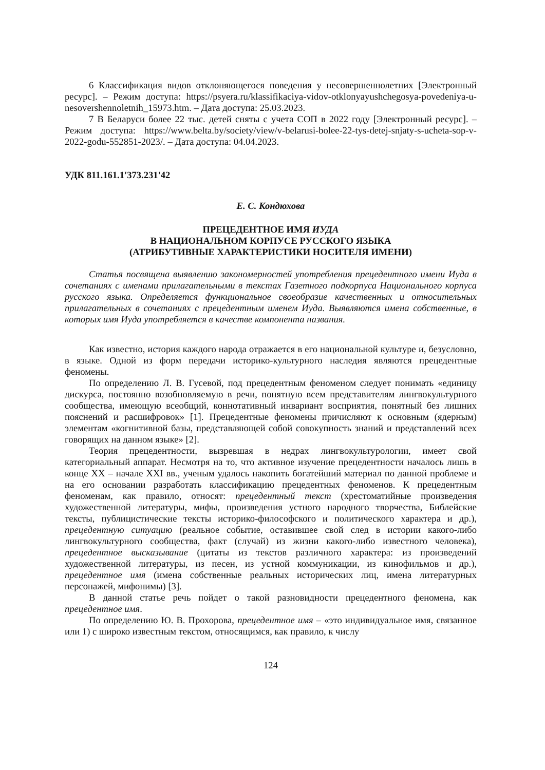6 Классификация видов отклоняющегося поведения у несовершеннолетних [Электронный ресурс]. – Режим доступа: https://psyera.ru/klassifikaciya-vidov-otklonyayushchegosya-povedeniya-u-nesovershennoletnih_15973.htm. – Дата доступа: 25.03.2023.
7 В Беларуси более 22 тыс. детей сняты с учета СОП в 2022 году [Электронный ресурс]. – Режим доступа: https://www.belta.by/society/view/v-belarusi-bolee-22-tys-detej-snjaty-s-ucheta-sop-v-2022-godu-552851-2023/. – Дата доступа: 04.04.2023.
УДК 811.161.1'373.231'42
Е. С. Кондюхова
ПРЕЦЕДЕНТНОЕ ИМЯ ИУДА
В НАЦИОНАЛЬНОМ КОРПУСЕ РУССКОГО ЯЗЫКА
(АТРИБУТИВНЫЕ ХАРАКТЕРИСТИКИ НОСИТЕЛЯ ИМЕНИ)
Статья посвящена выявлению закономерностей употребления прецедентного имени Иуда в сочетаниях с именами прилагательными в текстах Газетного подкорпуса Национального корпуса русского языка. Определяется функциональное своеобразие качественных и относительных прилагательных в сочетаниях с прецедентным именем Иуда. Выявляются имена собственные, в которых имя Иуда употребляется в качестве компонента названия.
Как известно, история каждого народа отражается в его национальной культуре и, безусловно, в языке. Одной из форм передачи историко-культурного наследия являются прецедентные феномены.
По определению Л. В. Гусевой, под прецедентным феноменом следует понимать «единицу дискурса, постоянно возобновляемую в речи, понятную всем представителям лингвокультурного сообщества, имеющую всеобщий, коннотативный инвариант восприятия, понятный без лишних пояснений и расшифровок» [1]. Прецедентные феномены причисляют к основным (ядерным) элементам «когнитивной базы, представляющей собой совокупность знаний и представлений всех говорящих на данном языке» [2].
Теория прецедентности, вызревшая в недрах лингвокультурологии, имеет свой категориальный аппарат. Несмотря на то, что активное изучение прецедентности началось лишь в конце XX – начале XXI вв., ученым удалось накопить богатейший материал по данной проблеме и на его основании разработать классификацию прецедентных феноменов. К прецедентным феноменам, как правило, относят: прецедентный текст (хрестоматийные произведения художественной литературы, мифы, произведения устного народного творчества, Библейские тексты, публицистические тексты историко-философского и политического характера и др.), прецедентную ситуацию (реальное событие, оставившее свой след в истории какого-либо лингвокультурного сообщества, факт (случай) из жизни какого-либо известного человека), прецедентное высказывание (цитаты из текстов различного характера: из произведений художественной литературы, из песен, из устной коммуникации, из кинофильмов и др.), прецедентное имя (имена собственные реальных исторических лиц, имена литературных персонажей, мифонимы) [3].
В данной статье речь пойдет о такой разновидности прецедентного феномена, как прецедентное имя.
По определению Ю. В. Прохорова, прецедентное имя – «это индивидуальное имя, связанное или 1) с широко известным текстом, относящимся, как правило, к числу
124